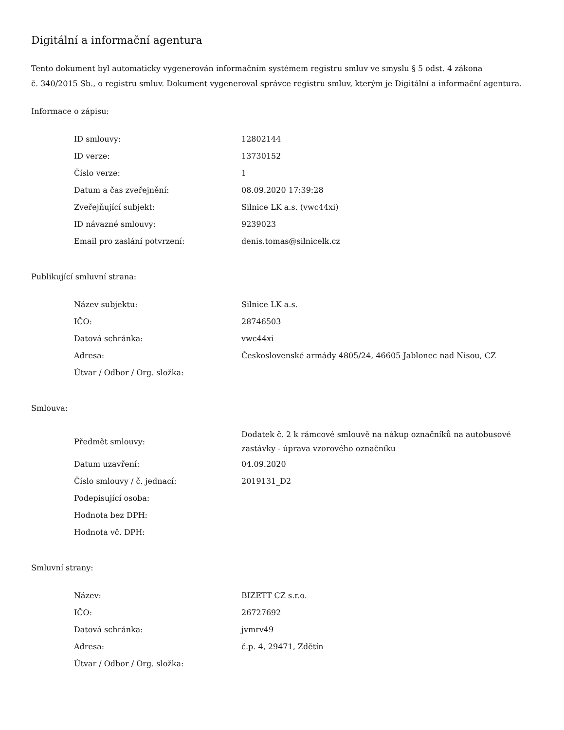Digitální a informační agentura
Tento dokument byl automaticky vygenerován informačním systémem registru smluv ve smyslu § 5 odst. 4 zákona
č. 340/2015 Sb., o registru smluv. Dokument vygeneroval správce registru smluv, kterým je Digitální a informační agentura.
Informace o zápisu:
| ID smlouvy: | 12802144 |
| ID verze: | 13730152 |
| Číslo verze: | 1 |
| Datum a čas zveřejnění: | 08.09.2020 17:39:28 |
| Zveřejňující subjekt: | Silnice LK a.s. (vwc44xi) |
| ID návazné smlouvy: | 9239023 |
| Email pro zaslání potvrzení: | denis.tomas@silnicelk.cz |
Publikující smluvní strana:
| Název subjektu: | Silnice LK a.s. |
| IČO: | 28746503 |
| Datová schránka: | vwc44xi |
| Adresa: | Československé armády 4805/24, 46605 Jablonec nad Nisou, CZ |
| Útvar / Odbor / Org. složka: | |
Smlouva:
| Předmět smlouvy: | Dodatek č. 2 k rámcové smlouvě na nákup označníků na autobusové zastávky - úprava vzorového označníku |
| Datum uzavření: | 04.09.2020 |
| Číslo smlouvy / č. jednací: | 2019131_D2 |
| Podepisující osoba: | |
| Hodnota bez DPH: | |
| Hodnota vč. DPH: | |
Smluvní strany:
| Název: | BIZETT CZ s.r.o. |
| IČO: | 26727692 |
| Datová schránka: | jvmrv49 |
| Adresa: | č.p. 4, 29471, Zdětín |
| Útvar / Odbor / Org. složka: | |